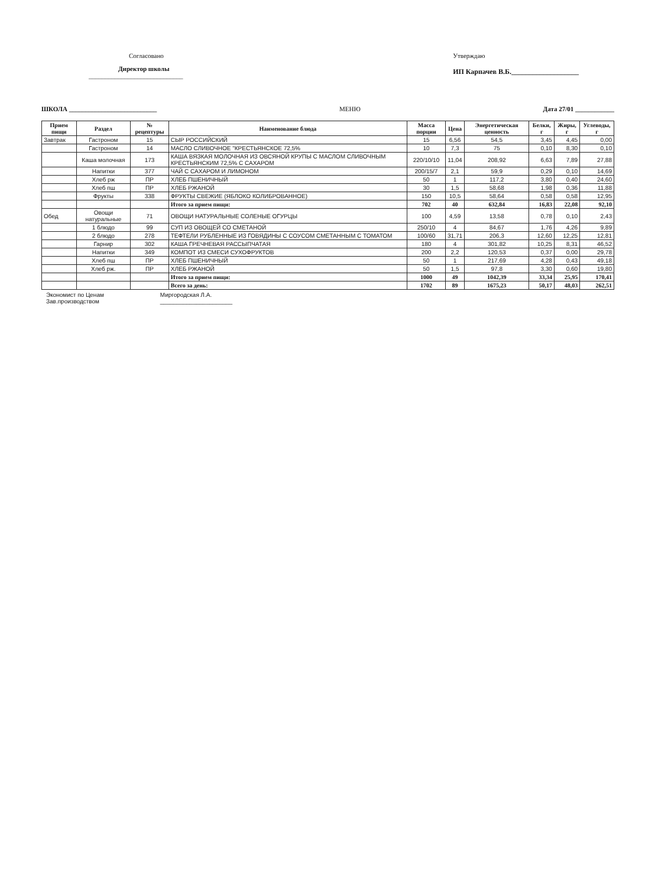Согласовано
Директор школы
_____________________________
Утверждаю
ИП Карпачев В.Б.___________________
ШКОЛА ___________________________ МЕНЮ Дата 27/01 ____________
| Прием пищи | Раздел | № рецептуры | Наименование блюда | Масса порции | Цена | Энергетическая ценность | Белки, г | Жиры, г | Углеводы, г |
| --- | --- | --- | --- | --- | --- | --- | --- | --- | --- |
| Завтрак | Гастроном | 15 | СЫР РОССИЙСКИЙ | 15 | 6,56 | 54,5 | 3,45 | 4,45 | 0,00 |
| | Гастроном | 14 | МАСЛО СЛИВОЧНОЕ "КРЕСТЬЯНСКОЕ 72,5% | 10 | 7,3 | 75 | 0,10 | 8,30 | 0,10 |
| | Каша молочная | 173 | КАША ВЯЗКАЯ МОЛОЧНАЯ ИЗ ОВСЯНОЙ КРУПЫ С МАСЛОМ СЛИВОЧНЫМ КРЕСТЬЯНСКИМ 72,5% С САХАРОМ | 220/10/10 | 11,04 | 208,92 | 6,63 | 7,89 | 27,88 |
| | Напитки | 377 | ЧАЙ С САХАРОМ И ЛИМОНОМ | 200/15/7 | 2,1 | 59,9 | 0,29 | 0,10 | 14,69 |
| | Хлеб рж | ПР | ХЛЕБ ПШЕНИЧНЫЙ | 50 | 1 | 117,2 | 3,80 | 0,40 | 24,60 |
| | Хлеб пш | ПР | ХЛЕБ РЖАНОЙ | 30 | 1,5 | 58,68 | 1,98 | 0,36 | 11,88 |
| | Фрукты | 338 | ФРУКТЫ СВЕЖИЕ (ЯБЛОКО КОЛИБРОВАННОЕ) | 150 | 10,5 | 58,64 | 0,58 | 0,58 | 12,95 |
| | | | Итого за прием пищи: | 702 | 40 | 632,84 | 16,83 | 22,08 | 92,10 |
| Обед | Овощи натуральные | 71 | ОВОЩИ НАТУРАЛЬНЫЕ СОЛЕНЫЕ ОГУРЦЫ | 100 | 4,59 | 13,58 | 0,78 | 0,10 | 2,43 |
| | 1 блюдо | 99 | СУП ИЗ ОВОЩЕЙ СО СМЕТАНОЙ | 250/10 | 4 | 84,67 | 1,76 | 4,26 | 9,89 |
| | 2 блюдо | 278 | ТЕФТЕЛИ РУБЛЕННЫЕ ИЗ ГОВЯДИНЫ С СОУСОМ СМЕТАННЫМ С ТОМАТОМ | 100/60 | 31,71 | 206,3 | 12,60 | 12,25 | 12,81 |
| | Гарнир | 302 | КАША ГРЕЧНЕВАЯ РАССЫПЧАТАЯ | 180 | 4 | 301,82 | 10,25 | 8,31 | 46,52 |
| | Напитки | 349 | КОМПОТ ИЗ СМЕСИ СУХОФРУКТОВ | 200 | 2,2 | 120,53 | 0,37 | 0,00 | 29,78 |
| | Хлеб пш | ПР | ХЛЕБ ПШЕНИЧНЫЙ | 50 | 1 | 217,69 | 4,28 | 0,43 | 49,18 |
| | Хлеб рж. | ПР | ХЛЕБ РЖАНОЙ | 50 | 1,5 | 97,8 | 3,30 | 0,60 | 19,80 |
| | | | Итого за прием пищи: | 1000 | 49 | 1042,39 | 33,34 | 25,95 | 170,41 |
| | | | Всего за день: | 1702 | 89 | 1675,23 | 50,17 | 48,03 | 262,51 |
Экономист по Ценам
Зав.производством
Миргородская Л.А.
______________________